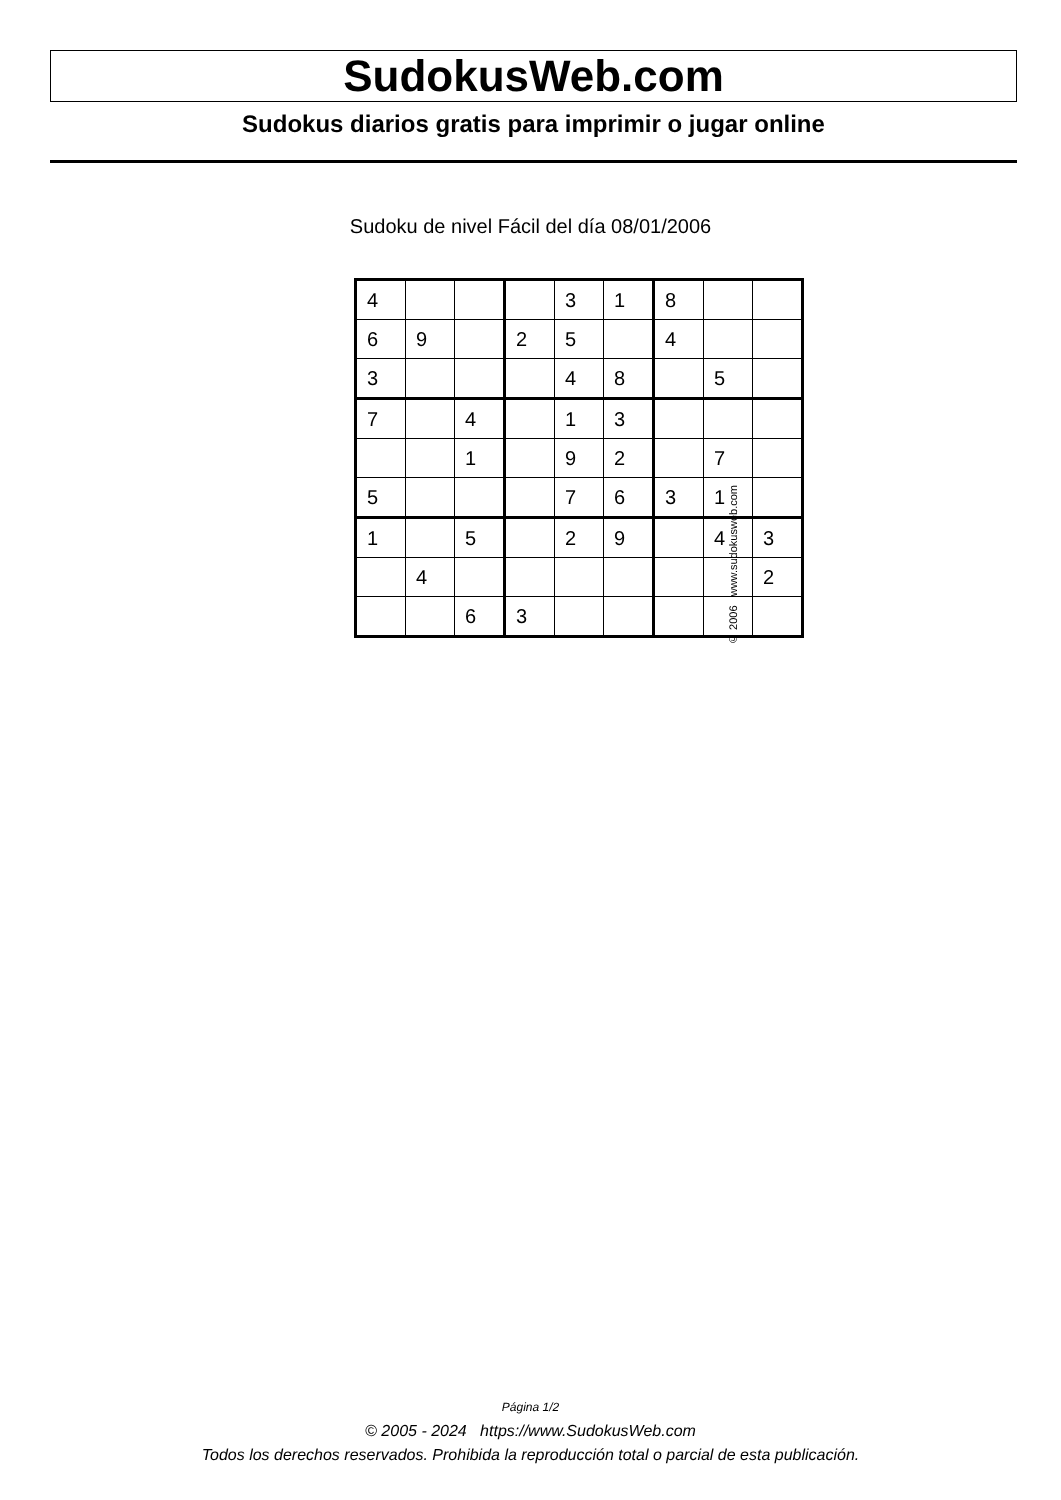SudokusWeb.com
Sudokus diarios gratis para imprimir o jugar online
Sudoku de nivel Fácil del día 08/01/2006
| 4 | | | | 3 | 1 | 8 | | |
| 6 | 9 | | 2 | 5 | | 4 | | |
| 3 | | | | 4 | 8 | | 5 | |
| 7 | | 4 | | 1 | 3 | | | |
| | | 1 | | 9 | 2 | | 7 | |
| 5 | | | | 7 | 6 | 3 | 1 | |
| 1 | | 5 | | 2 | 9 | | 4 | 3 |
| | 4 | | | | | | | 2 |
| | | 6 | 3 | | | | | |
© 2006 www.sudokusweb.com
Página 1/2
© 2005 - 2024 https://www.SudokusWeb.com
Todos los derechos reservados. Prohibida la reproducción total o parcial de esta publicación.